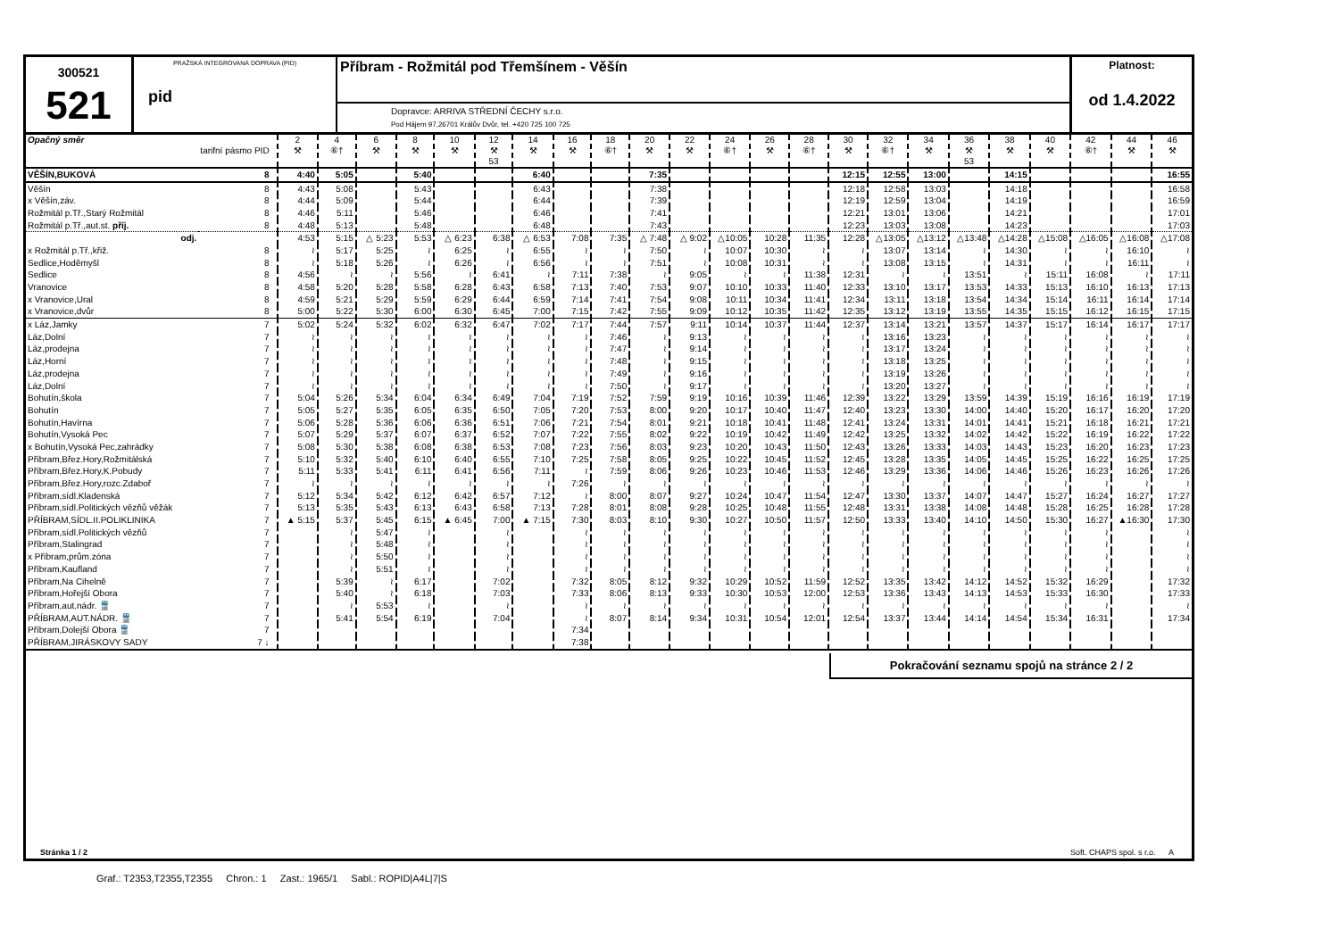300521
521
PRAŽSKÁ INTEGROVANÁ DOPRAVA (PID)
pid
Příbram - Rožmitál pod Třemšínem - Věšín
Dopravce: ARRIVA STŘEDNÍ ČECHY s.r.o.
Pod Hájem 97,26701 Králův Dvůr, tel. +420 725 100 725
Platnost:
od 1.4.2022
| Opačný směr | tarifní pásmo PID | 2 ⚒ | 4 ⑥† | 6 ⚒ | 8 ⚒ | 10 ⚒ | 12 ⚒ 53 | 14 ⚒ | 16 ⚒ | 18 ⑥† | 20 ⚒ | 22 ⚒ | 24 ⑥† | 26 ⚒ | 28 ⑥† | 30 ⚒ | 32 ⑥† | 34 ⚒ | 36 ⚒ 53 | 38 ⚒ | 40 ⚒ | 42 ⑥† | 44 ⚒ | 46 ⚒ |
| VĚŠÍN,BUKOVÁ | 8 | 4:40 | 5:05 | | 5:40 | | | 6:40 | | | 7:35 | | | | | 12:15 | 12:55 | 13:00 | | 14:15 | | | | 16:55 |
| Věšín | 8 | 4:43 | 5:08 | | 5:43 | | | 6:43 | | | 7:38 | | | | | 12:18 | 12:58 | 13:03 | | 14:18 | | | | 16:58 |
| x Věšín,záv. | 8 | 4:44 | 5:09 | | 5:44 | | | 6:44 | | | 7:39 | | | | | 12:19 | 12:59 | 13:04 | | 14:19 | | | | 16:59 |
| Rožmitál p.Tř.,Starý Rožmitál | 8 | 4:46 | 5:11 | | 5:46 | | | 6:46 | | | 7:41 | | | | | 12:21 | 13:01 | 13:06 | | 14:21 | | | | 17:01 |
| Rožmitál p.Tř.,aut.st. příj. | 8 | 4:48 | 5:13 | | 5:48 | | | 6:48 | | | 7:43 | | | | | 12:23 | 13:03 | 13:08 | | 14:23 | | | | 17:03 |
| odj. | | 4:53 | 5:15 | △ 5:23 | 5:53 | △ 6:23 | 6:38 | △ 6:53 | 7:08 | 7:35 | △ 7:48 | △ 9:02 | △10:05 | 10:28 | 11:35 | 12:28 | △13:05 | △13:12 | △13:48 | △14:28 | △15:08 | △16:05 | △16:08 | △17:08 |
| x Rožmitál p.Tř.,křiž. | 8 | ≀ | 5:17 | 5:25 | ≀ | 6:25 | ≀ | 6:55 | ≀ | ≀ | 7:50 | ≀ | 10:07 | 10:30 | ≀ | ≀ | 13:07 | 13:14 | ≀ | 14:30 | ≀ | ≀ | 16:10 | ≀ |
| Sedlice,Hoděmyšl | 8 | ≀ | 5:18 | 5:26 | ≀ | 6:26 | ≀ | 6:56 | ≀ | ≀ | 7:51 | ≀ | 10:08 | 10:31 | ≀ | ≀ | 13:08 | 13:15 | ≀ | 14:31 | ≀ | ≀ | 16:11 | ≀ |
| Sedlice | 8 | 4:56 | ≀ | ≀ | 5:56 | ≀ | 6:41 | ≀ | 7:11 | 7:38 | ≀ | 9:05 | ≀ | ≀ | 11:38 | 12:31 | ≀ | ≀ | 13:51 | ≀ | 15:11 | 16:08 | ≀ | 17:11 |
| Vranovice | 8 | 4:58 | 5:20 | 5:28 | 5:58 | 6:28 | 6:43 | 6:58 | 7:13 | 7:40 | 7:53 | 9:07 | 10:10 | 10:33 | 11:40 | 12:33 | 13:10 | 13:17 | 13:53 | 14:33 | 15:13 | 16:10 | 16:13 | 17:13 |
| x Vranovice,Ural | 8 | 4:59 | 5:21 | 5:29 | 5:59 | 6:29 | 6:44 | 6:59 | 7:14 | 7:41 | 7:54 | 9:08 | 10:11 | 10:34 | 11:41 | 12:34 | 13:11 | 13:18 | 13:54 | 14:34 | 15:14 | 16:11 | 16:14 | 17:14 |
| x Vranovice,dvůr | 8 | 5:00 | 5:22 | 5:30 | 6:00 | 6:30 | 6:45 | 7:00 | 7:15 | 7:42 | 7:55 | 9:09 | 10:12 | 10:35 | 11:42 | 12:35 | 13:12 | 13:19 | 13:55 | 14:35 | 15:15 | 16:12 | 16:15 | 17:15 |
| x Láz,Jamky | 7 | 5:02 | 5:24 | 5:32 | 6:02 | 6:32 | 6:47 | 7:02 | 7:17 | 7:44 | 7:57 | 9:11 | 10:14 | 10:37 | 11:44 | 12:37 | 13:14 | 13:21 | 13:57 | 14:37 | 15:17 | 16:14 | 16:17 | 17:17 |
| Láz,Dolní | 7 | ≀ | ≀ | ≀ | ≀ | ≀ | ≀ | ≀ | ≀ | 7:46 | ≀ | 9:13 | ≀ | ≀ | ≀ | ≀ | 13:16 | 13:23 | ≀ | ≀ | ≀ | ≀ | ≀ | ≀ |
| Láz,prodejna | 7 | ≀ | ≀ | ≀ | ≀ | ≀ | ≀ | ≀ | ≀ | 7:47 | ≀ | 9:14 | ≀ | ≀ | ≀ | ≀ | 13:17 | 13:24 | ≀ | ≀ | ≀ | ≀ | ≀ | ≀ |
| Láz,Horní | 7 | ≀ | ≀ | ≀ | ≀ | ≀ | ≀ | ≀ | ≀ | 7:48 | ≀ | 9:15 | ≀ | ≀ | ≀ | ≀ | 13:18 | 13:25 | ≀ | ≀ | ≀ | ≀ | ≀ | ≀ |
| Láz,prodejna | 7 | ≀ | ≀ | ≀ | ≀ | ≀ | ≀ | ≀ | ≀ | 7:49 | ≀ | 9:16 | ≀ | ≀ | ≀ | ≀ | 13:19 | 13:26 | ≀ | ≀ | ≀ | ≀ | ≀ | ≀ |
| Láz,Dolní | 7 | ≀ | ≀ | ≀ | ≀ | ≀ | ≀ | ≀ | ≀ | 7:50 | ≀ | 9:17 | ≀ | ≀ | ≀ | ≀ | 13:20 | 13:27 | ≀ | ≀ | ≀ | ≀ | ≀ | ≀ |
| Bohutín,škola | 7 | 5:04 | 5:26 | 5:34 | 6:04 | 6:34 | 6:49 | 7:04 | 7:19 | 7:52 | 7:59 | 9:19 | 10:16 | 10:39 | 11:46 | 12:39 | 13:22 | 13:29 | 13:59 | 14:39 | 15:19 | 16:16 | 16:19 | 17:19 |
| Bohutín | 7 | 5:05 | 5:27 | 5:35 | 6:05 | 6:35 | 6:50 | 7:05 | 7:20 | 7:53 | 8:00 | 9:20 | 10:17 | 10:40 | 11:47 | 12:40 | 13:23 | 13:30 | 14:00 | 14:40 | 15:20 | 16:17 | 16:20 | 17:20 |
| Bohutín,Havírna | 7 | 5:06 | 5:28 | 5:36 | 6:06 | 6:36 | 6:51 | 7:06 | 7:21 | 7:54 | 8:01 | 9:21 | 10:18 | 10:41 | 11:48 | 12:41 | 13:24 | 13:31 | 14:01 | 14:41 | 15:21 | 16:18 | 16:21 | 17:21 |
| Bohutín,Vysoká Pec | 7 | 5:07 | 5:29 | 5:37 | 6:07 | 6:37 | 6:52 | 7:07 | 7:22 | 7:55 | 8:02 | 9:22 | 10:19 | 10:42 | 11:49 | 12:42 | 13:25 | 13:32 | 14:02 | 14:42 | 15:22 | 16:19 | 16:22 | 17:22 |
| x Bohutín,Vysoká Pec,zahrádky | 7 | 5:08 | 5:30 | 5:38 | 6:08 | 6:38 | 6:53 | 7:08 | 7:23 | 7:56 | 8:03 | 9:23 | 10:20 | 10:43 | 11:50 | 12:43 | 13:26 | 13:33 | 14:03 | 14:43 | 15:23 | 16:20 | 16:23 | 17:23 |
| Příbram,Břez.Hory,Rožmitálská | 7 | 5:10 | 5:32 | 5:40 | 6:10 | 6:40 | 6:55 | 7:10 | 7:25 | 7:58 | 8:05 | 9:25 | 10:22 | 10:45 | 11:52 | 12:45 | 13:28 | 13:35 | 14:05 | 14:45 | 15:25 | 16:22 | 16:25 | 17:25 |
| Příbram,Břez.Hory,K.Pobudy | 7 | 5:11 | 5:33 | 5:41 | 6:11 | 6:41 | 6:56 | 7:11 | ≀ | 7:59 | 8:06 | 9:26 | 10:23 | 10:46 | 11:53 | 12:46 | 13:29 | 13:36 | 14:06 | 14:46 | 15:26 | 16:23 | 16:26 | 17:26 |
| Příbram,Břez.Hory,rozc.Zdaboř | 7 | ≀ | ≀ | ≀ | ≀ | ≀ | ≀ | ≀ | 7:26 | ≀ | ≀ | ≀ | ≀ | ≀ | ≀ | ≀ | ≀ | ≀ | ≀ | ≀ | ≀ | ≀ | ≀ | ≀ |
| Příbram,sídl.Kladenská | 7 | 5:12 | 5:34 | 5:42 | 6:12 | 6:42 | 6:57 | 7:12 | ≀ | 8:00 | 8:07 | 9:27 | 10:24 | 10:47 | 11:54 | 12:47 | 13:30 | 13:37 | 14:07 | 14:47 | 15:27 | 16:24 | 16:27 | 17:27 |
| Příbram,sídl.Politických vězňů věžák | 7 | 5:13 | 5:35 | 5:43 | 6:13 | 6:43 | 6:58 | 7:13 | 7:28 | 8:01 | 8:08 | 9:28 | 10:25 | 10:48 | 11:55 | 12:48 | 13:31 | 13:38 | 14:08 | 14:48 | 15:28 | 16:25 | 16:28 | 17:28 |
| PŘÍBRAM,SÍDL.II.POLIKLINIKA | 7 | ▲ 5:15 | 5:37 | 5:45 | 6:15 | ▲ 6:45 | 7:00 | ▲ 7:15 | 7:30 | 8:03 | 8:10 | 9:30 | 10:27 | 10:50 | 11:57 | 12:50 | 13:33 | 13:40 | 14:10 | 14:50 | 15:30 | 16:27 | ▲16:30 | 17:30 |
| Příbram,sídl.Politických vězňů | 7 | | ≀ | 5:47 | ≀ | | ≀ | | ≀ | ≀ | ≀ | ≀ | ≀ | ≀ | ≀ | ≀ | ≀ | ≀ | ≀ | ≀ | ≀ | ≀ | | ≀ |
| Příbram,Stalingrad | 7 | | ≀ | 5:48 | ≀ | | ≀ | | ≀ | ≀ | ≀ | ≀ | ≀ | ≀ | ≀ | ≀ | ≀ | ≀ | ≀ | ≀ | ≀ | ≀ | | ≀ |
| x Příbram,prům.zóna | 7 | | ≀ | 5:50 | ≀ | | ≀ | | ≀ | ≀ | ≀ | ≀ | ≀ | ≀ | ≀ | ≀ | ≀ | ≀ | ≀ | ≀ | ≀ | ≀ | | ≀ |
| Příbram,Kaufland | 7 | | ≀ | 5:51 | ≀ | | ≀ | | ≀ | ≀ | ≀ | ≀ | ≀ | ≀ | ≀ | ≀ | ≀ | ≀ | ≀ | ≀ | ≀ | ≀ | | ≀ |
| Příbram,Na Cihelně | 7 | | 5:39 | ≀ | 6:17 | | 7:02 | | 7:32 | 8:05 | 8:12 | 9:32 | 10:29 | 10:52 | 11:59 | 12:52 | 13:35 | 13:42 | 14:12 | 14:52 | 15:32 | 16:29 | | 17:32 |
| Příbram,Hořejší Obora | 7 | | 5:40 | ≀ | 6:18 | | 7:03 | | 7:33 | 8:06 | 8:13 | 9:33 | 10:30 | 10:53 | 12:00 | 12:53 | 13:36 | 13:43 | 14:13 | 14:53 | 15:33 | 16:30 | | 17:33 |
| Příbram,aut.nádr. 🚆 | 7 | | ≀ | 5:53 | ≀ | | ≀ | | ≀ | ≀ | ≀ | ≀ | ≀ | ≀ | ≀ | ≀ | ≀ | ≀ | ≀ | ≀ | ≀ | ≀ | | ≀ |
| PŘÍBRAM,AUT.NÁDR. 🚆 | 7 | | 5:41 | 5:54 | 6:19 | | 7:04 | | ≀ | 8:07 | 8:14 | 9:34 | 10:31 | 10:54 | 12:01 | 12:54 | 13:37 | 13:44 | 14:14 | 14:54 | 15:34 | 16:31 | | 17:34 |
| Příbram,Dolejší Obora 🚆 | 7 | | | | | | | | 7:34 | | | | | | | | | | | | | | | |
| PŘÍBRAM,JIRÁSKOVY SADY | 7 ↓ | | | | | | | | 7:38 | | | | | | | | | | | | | | | |
Pokračování seznamu spojů na stránce 2 / 2
Stránka 1 / 2 Soft. CHAPS spol. s r.o. A
Graf.: T2353,T2355,T2355 Chron.: 1 Zast.: 1965/1 Sabl.: ROPID|A4L|7|S